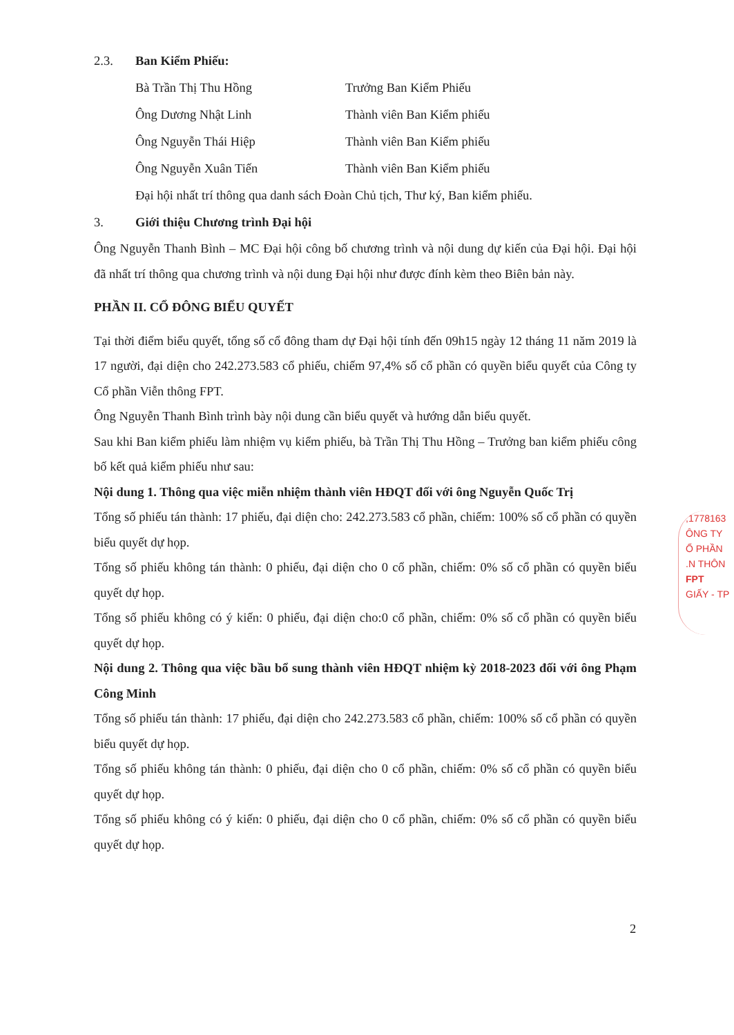2.3. Ban Kiểm Phiếu:
Bà Trần Thị Thu Hồng Trưởng Ban Kiểm Phiếu
Ông Dương Nhật Linh Thành viên Ban Kiểm phiếu
Ông Nguyễn Thái Hiệp Thành viên Ban Kiểm phiếu
Ông Nguyễn Xuân Tiến Thành viên Ban Kiểm phiếu
Đại hội nhất trí thông qua danh sách Đoàn Chủ tịch, Thư ký, Ban kiểm phiếu.
3. Giới thiệu Chương trình Đại hội
Ông Nguyễn Thanh Bình – MC Đại hội công bố chương trình và nội dung dự kiến của Đại hội. Đại hội đã nhất trí thông qua chương trình và nội dung Đại hội như được đính kèm theo Biên bản này.
PHẦN II. CỔ ĐÔNG BIỂU QUYẾT
Tại thời điểm biểu quyết, tổng số cổ đông tham dự Đại hội tính đến 09h15 ngày 12 tháng 11 năm 2019 là 17 người, đại diện cho 242.273.583 cổ phiếu, chiếm 97,4% số cổ phần có quyền biểu quyết của Công ty Cổ phần Viễn thông FPT.
Ông Nguyễn Thanh Bình trình bày nội dung cần biểu quyết và hướng dẫn biểu quyết.
Sau khi Ban kiểm phiếu làm nhiệm vụ kiểm phiếu, bà Trần Thị Thu Hồng – Trưởng ban kiểm phiếu công bố kết quả kiểm phiếu như sau:
Nội dung 1. Thông qua việc miễn nhiệm thành viên HĐQT đối với ông Nguyễn Quốc Trị
Tổng số phiếu tán thành: 17 phiếu, đại diện cho: 242.273.583 cổ phần, chiếm: 100% số cổ phần có quyền biểu quyết dự họp.
Tổng số phiếu không tán thành: 0 phiếu, đại diện cho 0 cổ phần, chiếm: 0% số cổ phần có quyền biểu quyết dự họp.
Tổng số phiếu không có ý kiến: 0 phiếu, đại diện cho:0 cổ phần, chiếm: 0% số cổ phần có quyền biểu quyết dự họp.
Nội dung 2. Thông qua việc bầu bổ sung thành viên HĐQT nhiệm kỳ 2018-2023 đối với ông Phạm Công Minh
Tổng số phiếu tán thành: 17 phiếu, đại diện cho 242.273.583 cổ phần, chiếm: 100% số cổ phần có quyền biểu quyết dự họp.
Tổng số phiếu không tán thành: 0 phiếu, đại diện cho 0 cổ phần, chiếm: 0% số cổ phần có quyền biểu quyết dự họp.
Tổng số phiếu không có ý kiến: 0 phiếu, đại diện cho 0 cổ phần, chiếm: 0% số cổ phần có quyền biểu quyết dự họp.
,1778163
ÔNG TY
Ổ PHẦN
.N THÔN
FPT
GIẤY - TP
2